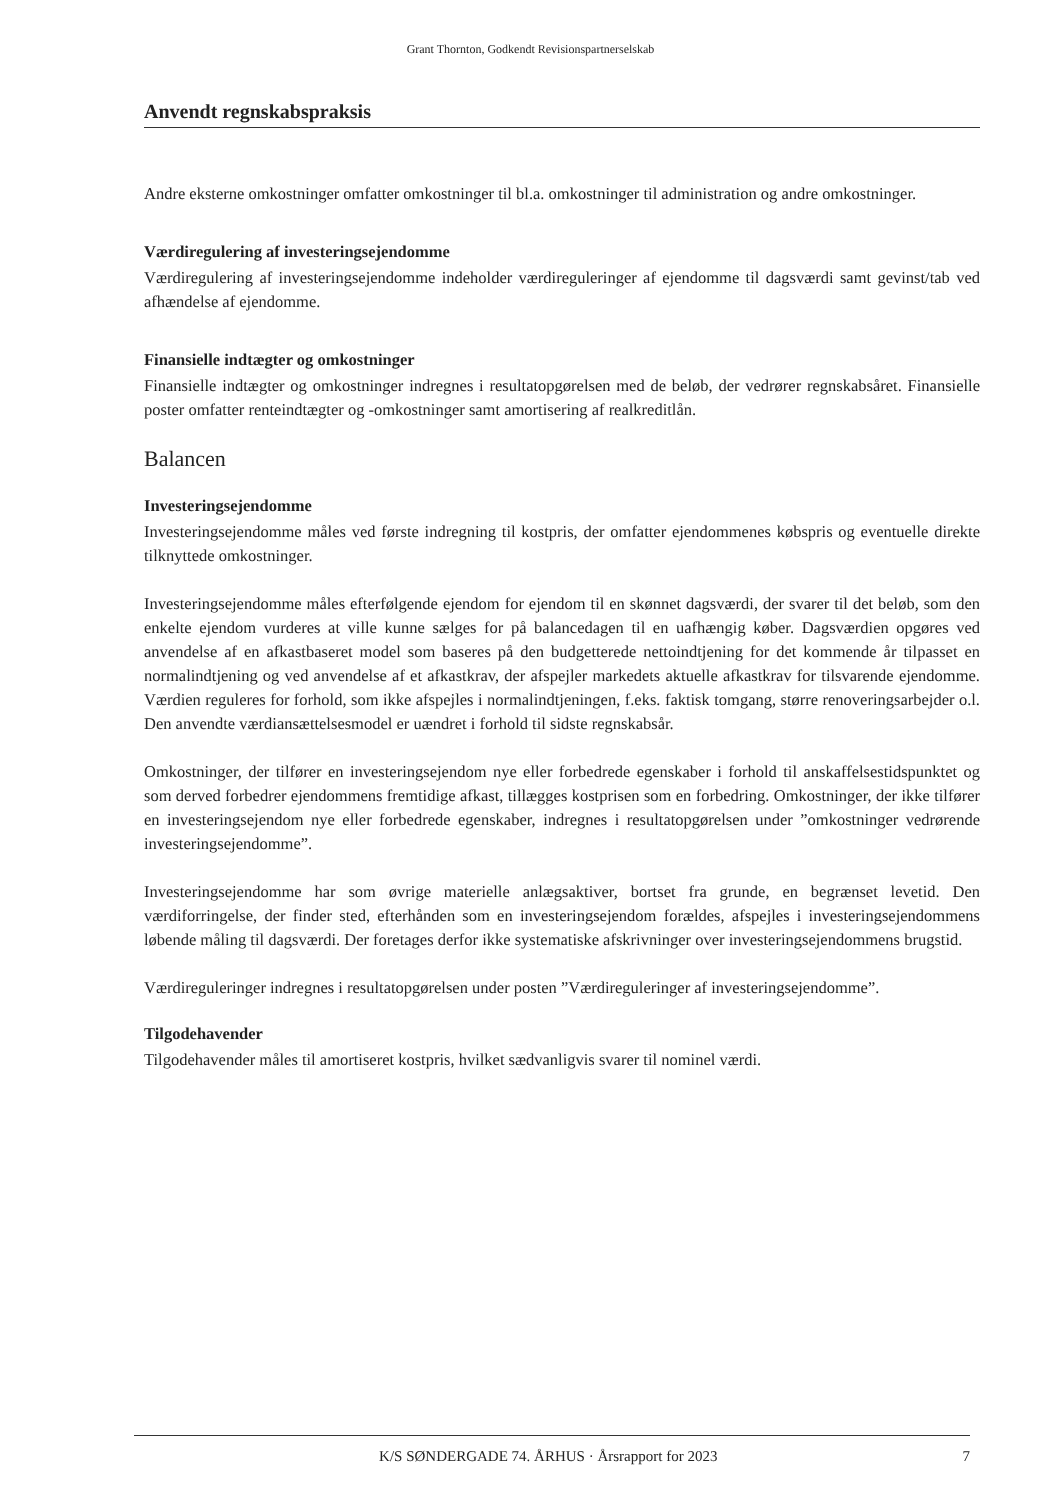Grant Thornton, Godkendt Revisionspartnerselskab
Anvendt regnskabspraksis
Andre eksterne omkostninger omfatter omkostninger til bl.a. omkostninger til administration og andre omkostninger.
Værdiregulering af investeringsejendomme
Værdiregulering af investeringsejendomme indeholder værdireguleringer af ejendomme til dagsværdi samt gevinst/tab ved afhændelse af ejendomme.
Finansielle indtægter og omkostninger
Finansielle indtægter og omkostninger indregnes i resultatopgørelsen med de beløb, der vedrører regnskabsåret. Finansielle poster omfatter renteindtægter og -omkostninger samt amortisering af realkreditlån.
Balancen
Investeringsejendomme
Investeringsejendomme måles ved første indregning til kostpris, der omfatter ejendommenes købspris og eventuelle direkte tilknyttede omkostninger.
Investeringsejendomme måles efterfølgende ejendom for ejendom til en skønnet dagsværdi, der svarer til det beløb, som den enkelte ejendom vurderes at ville kunne sælges for på balancedagen til en uafhængig køber. Dagsværdien opgøres ved anvendelse af en afkastbaseret model som baseres på den budgetterede nettoindtjening for det kommende år tilpasset en normalindtjening og ved anvendelse af et afkastkrav, der afspejler markedets aktuelle afkastkrav for tilsvarende ejendomme. Værdien reguleres for forhold, som ikke afspejles i normalindtjeningen, f.eks. faktisk tomgang, større renoveringsarbejder o.l. Den anvendte værdiansættelsesmodel er uændret i forhold til sidste regnskabsår.
Omkostninger, der tilfører en investeringsejendom nye eller forbedrede egenskaber i forhold til anskaffelsestidspunktet og som derved forbedrer ejendommens fremtidige afkast, tillægges kostprisen som en forbedring. Omkostninger, der ikke tilfører en investeringsejendom nye eller forbedrede egenskaber, indregnes i resultatopgørelsen under ”omkostninger vedrørende investeringsejendomme”.
Investeringsejendomme har som øvrige materielle anlægsaktiver, bortset fra grunde, en begrænset levetid. Den værdiforringelse, der finder sted, efterhånden som en investeringsejendom forældes, afspejles i investeringsejendommens løbende måling til dagsværdi. Der foretages derfor ikke systematiske afskrivninger over investeringsejendommens brugstid.
Værdireguleringer indregnes i resultatopgørelsen under posten ”Værdireguleringer af investeringsejendomme”.
Tilgodehavender
Tilgodehavender måles til amortiseret kostpris, hvilket sædvanligvis svarer til nominel værdi.
K/S SØNDERGADE 74. ÅRHUS · Årsrapport for 2023 7